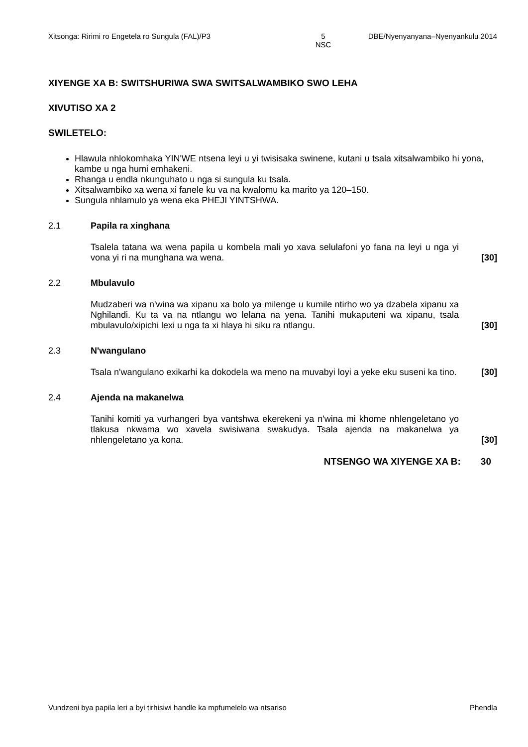Xitsonga: Ririmi ro Engetela ro Sungula (FAL)/P3 5
NSC
DBE/Nyenyanyana–Nyenyankulu 2014
XIYENGE XA B: SWITSHURIWA SWA SWITSALWAMBIKO SWO LEHA
XIVUTISO XA 2
SWILETELO:
Hlawula nhlokomhaka YIN'WE ntsena leyi u yi twisisaka swinene, kutani u tsala xitsalwambiko hi yona, kambe u nga humi emhakeni.
Rhanga u endla nkunguhato u nga si sungula ku tsala.
Xitsalwambiko xa wena xi fanele ku va na kwalomu ka marito ya 120–150.
Sungula nhlamulo ya wena eka PHEJI YINTSHWA.
2.1 Papila ra xinghana
Tsalela tatana wa wena papila u kombela mali yo xava selulafoni yo fana na leyi u nga yi vona yi ri na munghana wa wena.
[30]
2.2 Mbulavulo
Mudzaberi wa n'wina wa xipanu xa bolo ya milenge u kumile ntirho wo ya dzabela xipanu xa Nghilandi. Ku ta va na ntlangu wo lelana na yena. Tanihi mukaputeni wa xipanu, tsala mbulavulo/xipichi lexi u nga ta xi hlaya hi siku ra ntlangu.
[30]
2.3 N'wangulano
Tsala n'wangulano exikarhi ka dokodela wa meno na muvabyi loyi a yeke eku suseni ka tino.
[30]
2.4 Ajenda na makanelwa
Tanihi komiti ya vurhangeri bya vantshwa ekerekeni ya n'wina mi khome nhlengeletano yo tlakusa nkwama wo xavela swisiwana swakudya. Tsala ajenda na makanelwa ya nhlengeletano ya kona.
[30]
NTSENGO WA XIYENGE XA B: 30
Vundzeni bya papila leri a byi tirhisiwi handle ka mpfumelelo wa ntsariso Phendla